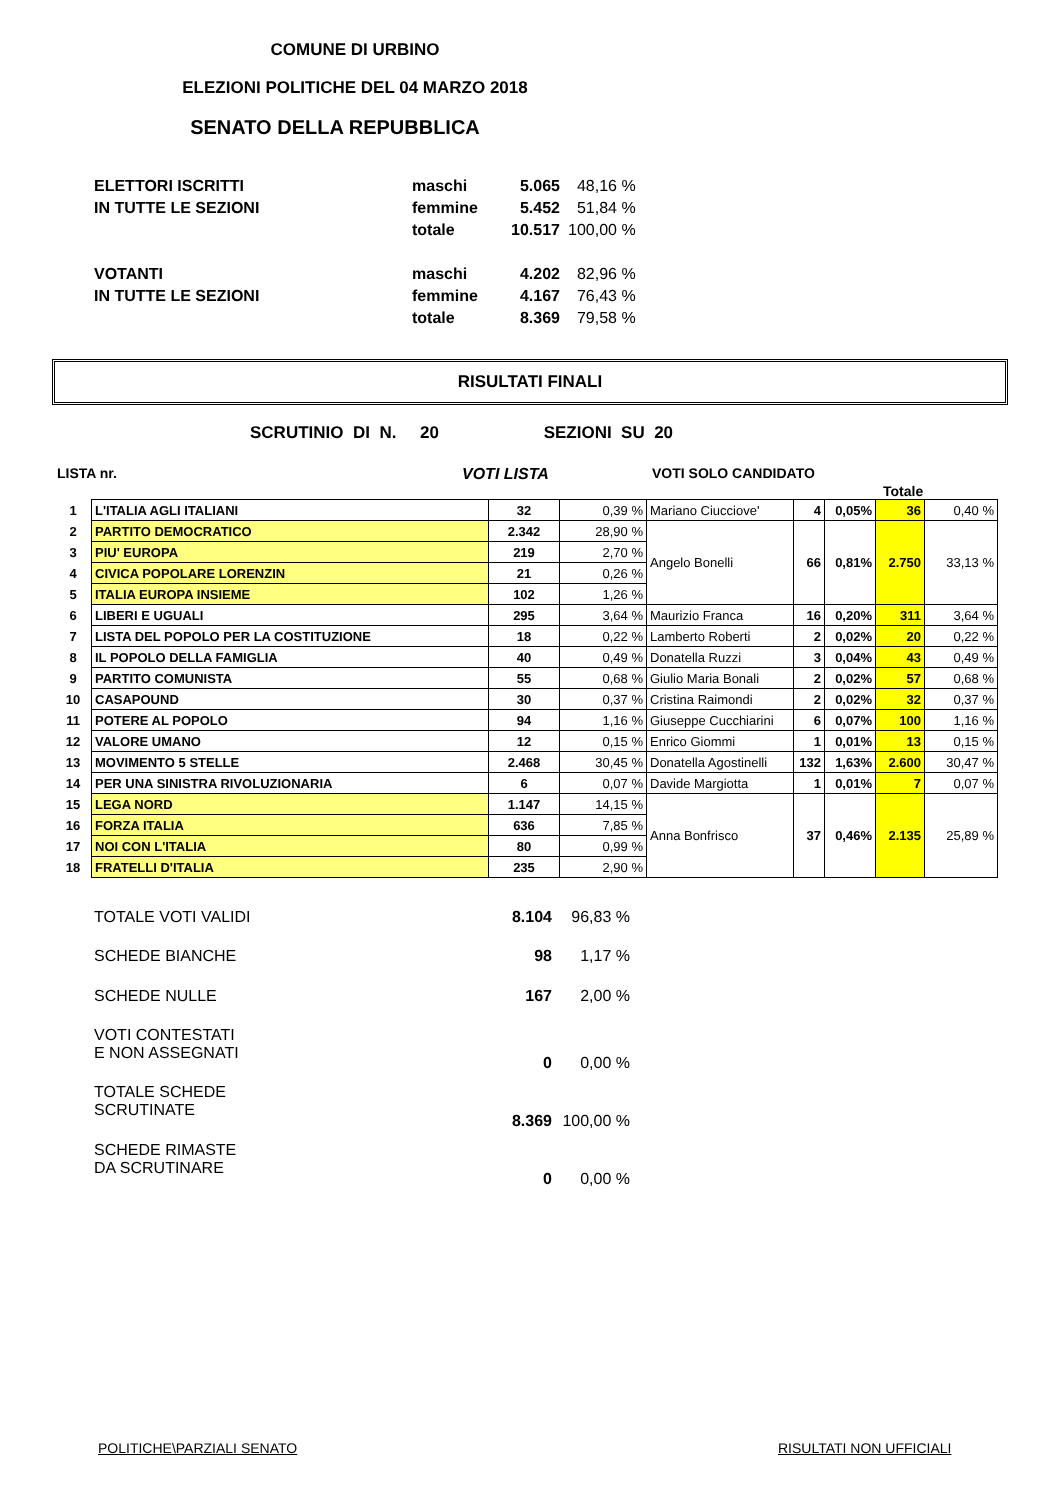COMUNE DI URBINO
ELEZIONI POLITICHE DEL 04 MARZO 2018
SENATO DELLA REPUBBLICA
| ELETTORI ISCRITTI | maschi | 5.065 | 48,16 % |
| IN TUTTE LE SEZIONI | femmine | 5.452 | 51,84 % |
| | totale | 10.517 | 100,00 % |
| VOTANTI | maschi | 4.202 | 82,96 % |
| IN TUTTE LE SEZIONI | femmine | 4.167 | 76,43 % |
| | totale | 8.369 | 79,58 % |
RISULTATI FINALI
SCRUTINIO DI N. 20 SEZIONI SU 20
LISTA nr. VOTI LISTA VOTI SOLO CANDIDATO
Totale
| 1 | L'ITALIA AGLI ITALIANI | 32 | 0,39 % | Mariano Ciucciove' | 4 | 0,05% | 36 | 0,40 % |
| 2 | PARTITO DEMOCRATICO | 2.342 | 28,90 % | Angelo Bonelli | 66 | 0,81% | 2.750 | 33,13 % |
| 3 | PIU' EUROPA | 219 | 2,70 % | | | | | |
| 4 | CIVICA POPOLARE LORENZIN | 21 | 0,26 % | | | | | |
| 5 | ITALIA EUROPA INSIEME | 102 | 1,26 % | | | | | |
| 6 | LIBERI E UGUALI | 295 | 3,64 % | Maurizio Franca | 16 | 0,20% | 311 | 3,64 % |
| 7 | LISTA DEL POPOLO PER LA COSTITUZIONE | 18 | 0,22 % | Lamberto Roberti | 2 | 0,02% | 20 | 0,22 % |
| 8 | IL POPOLO DELLA FAMIGLIA | 40 | 0,49 % | Donatella Ruzzi | 3 | 0,04% | 43 | 0,49 % |
| 9 | PARTITO COMUNISTA | 55 | 0,68 % | Giulio Maria Bonali | 2 | 0,02% | 57 | 0,68 % |
| 10 | CASAPOUND | 30 | 0,37 % | Cristina Raimondi | 2 | 0,02% | 32 | 0,37 % |
| 11 | POTERE AL POPOLO | 94 | 1,16 % | Giuseppe Cucchiarini | 6 | 0,07% | 100 | 1,16 % |
| 12 | VALORE UMANO | 12 | 0,15 % | Enrico Giommi | 1 | 0,01% | 13 | 0,15 % |
| 13 | MOVIMENTO 5 STELLE | 2.468 | 30,45 % | Donatella Agostinelli | 132 | 1,63% | 2.600 | 30,47 % |
| 14 | PER UNA SINISTRA RIVOLUZIONARIA | 6 | 0,07 % | Davide Margiotta | 1 | 0,01% | 7 | 0,07 % |
| 15 | LEGA NORD | 1.147 | 14,15 % | Anna Bonfrisco | 37 | 0,46% | 2.135 | 25,89 % |
| 16 | FORZA ITALIA | 636 | 7,85 % | | | | | |
| 17 | NOI CON L'ITALIA | 80 | 0,99 % | | | | | |
| 18 | FRATELLI D'ITALIA | 235 | 2,90 % | | | | | |
| TOTALE VOTI VALIDI | 8.104 | 96,83 % |
| SCHEDE BIANCHE | 98 | 1,17 % |
| SCHEDE NULLE | 167 | 2,00 % |
| VOTI CONTESTATI E NON ASSEGNATI | 0 | 0,00 % |
| TOTALE SCHEDE SCRUTINATE | 8.369 | 100,00 % |
| SCHEDE RIMASTE DA SCRUTINARE | 0 | 0,00 % |
POLITICHE\PARZIALI SENATO RISULTATI NON UFFICIALI